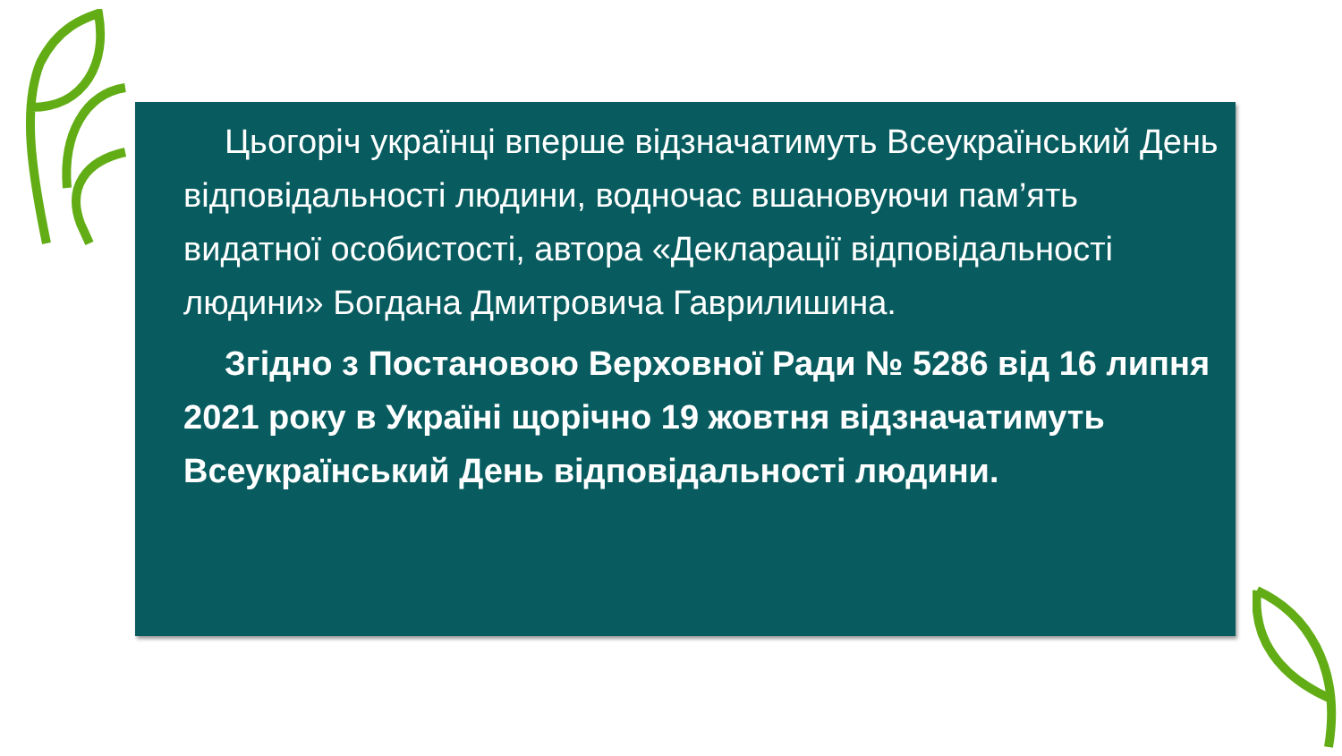Цьогоріч українці вперше відзначатимуть Всеукраїнський День відповідальності людини, водночас вшановуючи пам’ять видатної особистості, автора «Декларації відповідальності людини» Богдана Дмитровича Гаврилишина.
Згідно з Постановою Верховної Ради № 5286 від 16 липня 2021 року в Україні щорічно 19 жовтня відзначатимуть Всеукраїнський День відповідальності людини.